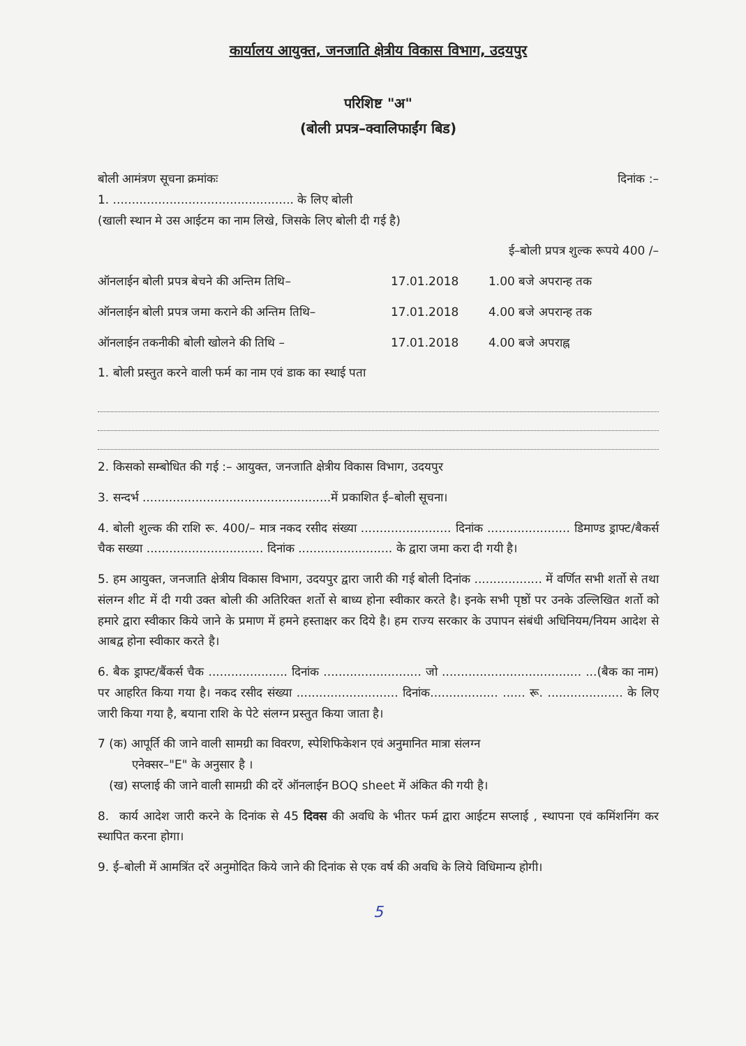कार्यालय आयुक्त, जनजाति क्षेत्रीय विकास विभाग, उदयपुर
परिशिष्ट "अ"
(बोली प्रपत्र–क्वालिफाईंग बिड)
बोली आमंत्रण सूचना क्रमांकः दिनांक :–
1. ................................................ के लिए बोली
(खाली स्थान मे उस आईटम का नाम लिखे, जिसके लिए बोली दी गई है)
ई–बोली प्रपत्र शुल्क रूपये 400 /–
ऑनलाईन बोली प्रपत्र बेचने की अन्तिम तिथि– 17.01.2018 1.00 बजे अपरान्ह तक
ऑनलाईन बोली प्रपत्र जमा कराने की अन्तिम तिथि– 17.01.2018 4.00 बजे अपरान्ह तक
ऑनलाईन तकनीकी बोली खोलने की तिथि – 17.01.2018 4.00 बजे अपराह्न
1. बोली प्रस्तुत करने वाली फर्म का नाम एवं डाक का स्थाई पता
2. किसको सम्बोधित की गई :– आयुक्त, जनजाति क्षेत्रीय विकास विभाग, उदयपुर
3. सन्दर्भ ..................................................में प्रकाशित ई–बोली सूचना।
4. बोली शुल्क की राशि रू. 400/– मात्र नकद रसीद संख्या ........................ दिनांक ...................... डिमाण्ड ड्राफ्ट/बैकर्स चैक सख्या ............................... दिनांक ......................... के द्वारा जमा करा दी गयी है।
5. हम आयुक्त, जनजाति क्षेत्रीय विकास विभाग, उदयपुर द्वारा जारी की गई बोली दिनांक .................. में वर्णित सभी शर्तो से तथा संलग्न शीट में दी गयी उक्त बोली की अतिरिक्त शर्तो से बाध्य होना स्वीकार करते है। इनके सभी पृष्ठों पर उनके उल्लिखित शर्तो को हमारे द्वारा स्वीकार किये जाने के प्रमाण में हमने हस्ताक्षर कर दिये है। हम राज्य सरकार के उपापन संबंधी अधिनियम/नियम आदेश से आबद्व होना स्वीकार करते है।
6. बैक ड्राफ्ट/बैंकर्स चैक ..................... दिनांक .......................... जो ..................................... ...(बैक का नाम) पर आहरित किया गया है। नकद रसीद संख्या ........................... दिनांक.................. ...... रू. .................... के लिए जारी किया गया है, बयाना राशि के पेटे संलग्न प्रस्तुत किया जाता है।
7 (क) आपूर्ति की जाने वाली सामग्री का विवरण, स्पेशिफिकेशन एवं अनुमानित मात्रा संलग्न
एनेक्सर–"E" के अनुसार है ।
(ख) सप्लाई की जाने वाली सामग्री की दरें ऑनलाईन BOQ sheet में अंकित की गयी है।
8. कार्य आदेश जारी करने के दिनांक से 45 दिवस की अवधि के भीतर फर्म द्वारा आईटम सप्लाई , स्थापना एवं कमिंशनिंग कर स्थापित करना होगा।
9. ई–बोली में आमत्रिंत दरें अनुमोदित किये जाने की दिनांक से एक वर्ष की अवधि के लिये विधिमान्य होगी।
5